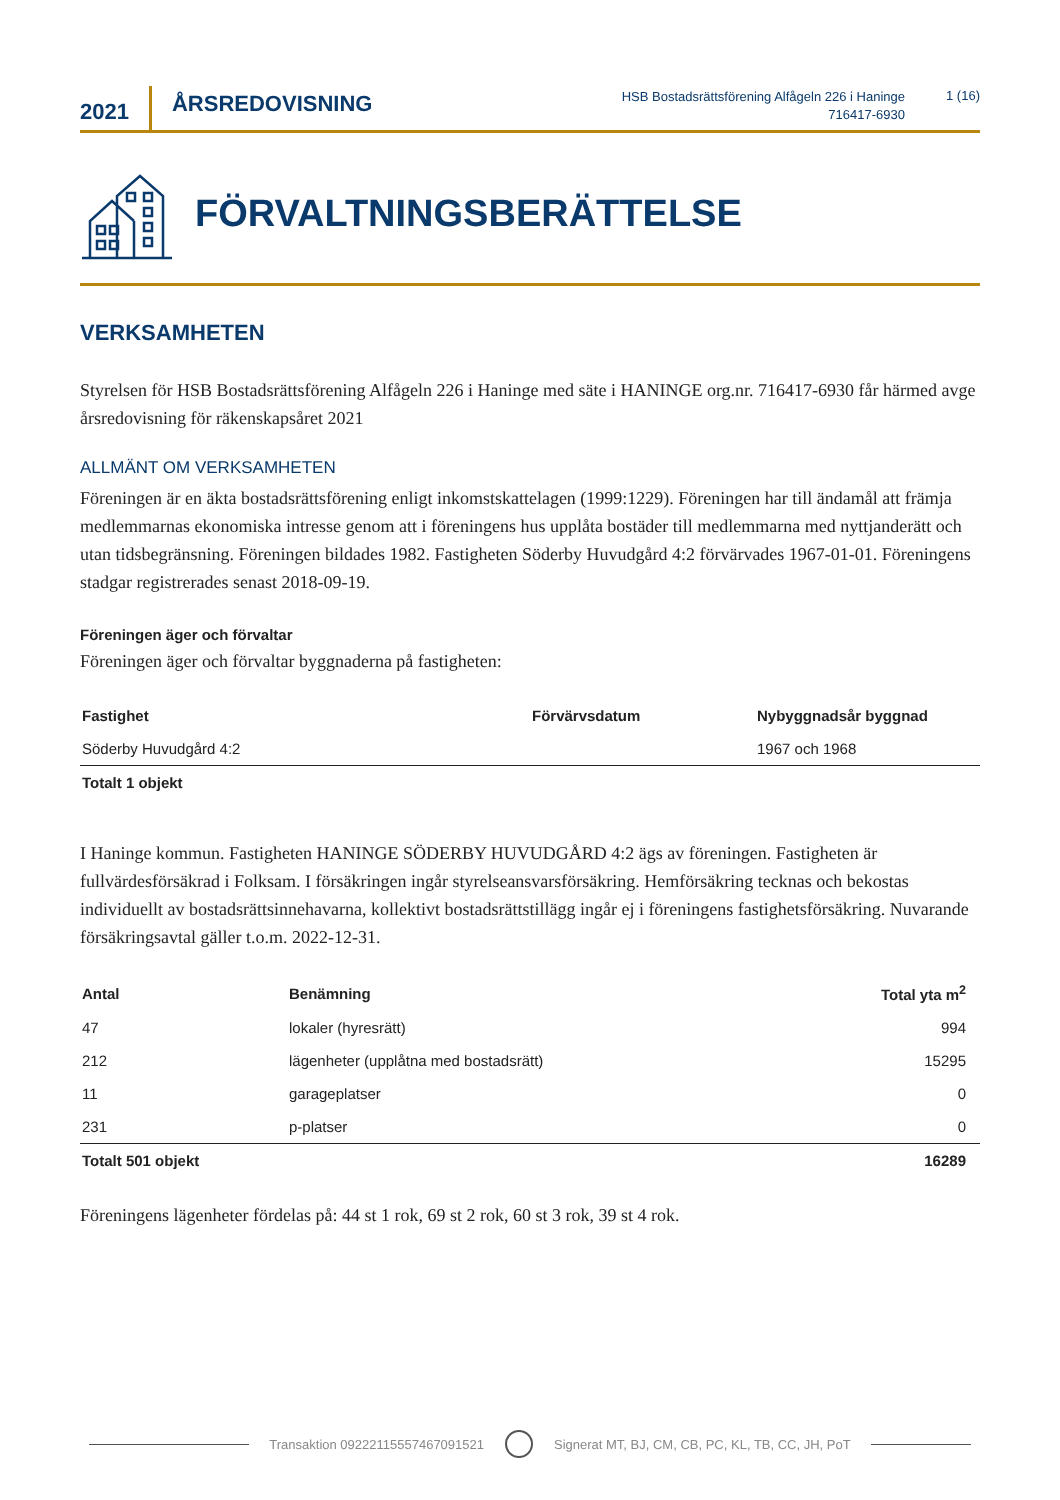2021
ÅRSREDOVISNING
HSB Bostadsrättsförening Alfågeln 226 i Haninge
716417-6930
1 (16)
FÖRVALTNINGSBERÄTTELSE
VERKSAMHETEN
Styrelsen för HSB Bostadsrättsförening Alfågeln 226 i Haninge med säte i HANINGE org.nr. 716417-6930 får härmed avge årsredovisning för räkenskapsåret 2021
ALLMÄNT OM VERKSAMHETEN
Föreningen är en äkta bostadsrättsförening enligt inkomstskattelagen (1999:1229). Föreningen har till ändamål att främja medlemmarnas ekonomiska intresse genom att i föreningens hus upplåta bostäder till medlemmarna med nyttjanderätt och utan tidsbegränsning. Föreningen bildades 1982. Fastigheten Söderby Huvudgård 4:2 förvärvades 1967-01-01. Föreningens stadgar registrerades senast 2018-09-19.
Föreningen äger och förvaltar
Föreningen äger och förvaltar byggnaderna på fastigheten:
| Fastighet | Förvärvsdatum | Nybyggnadsår byggnad |
| --- | --- | --- |
| Söderby Huvudgård 4:2 | | 1967 och 1968 |
| Totalt 1 objekt | | |
I Haninge kommun. Fastigheten HANINGE SÖDERBY HUVUDGÅRD 4:2 ägs av föreningen. Fastigheten är fullvärdesförsäkrad i Folksam. I försäkringen ingår styrelseansvarsförsäkring. Hemförsäkring tecknas och bekostas individuellt av bostadsrättsinnehavarna, kollektivt bostadsrättstillägg ingår ej i föreningens fastighetsförsäkring. Nuvarande försäkringsavtal gäller t.o.m. 2022-12-31.
| Antal | Benämning | Total yta m<sup>2</sup> |
| --- | --- | --- |
| 47 | lokaler (hyresrätt) | 994 |
| 212 | lägenheter (upplåtna med bostadsrätt) | 15295 |
| 11 | garageplatser | 0 |
| 231 | p-platser | 0 |
| Totalt 501 objekt | | 16289 |
Föreningens lägenheter fördelas på: 44 st 1 rok, 69 st 2 rok, 60 st 3 rok, 39 st 4 rok.
Transaktion 09222115557467091521 Signerat MT, BJ, CM, CB, PC, KL, TB, CC, JH, PoT